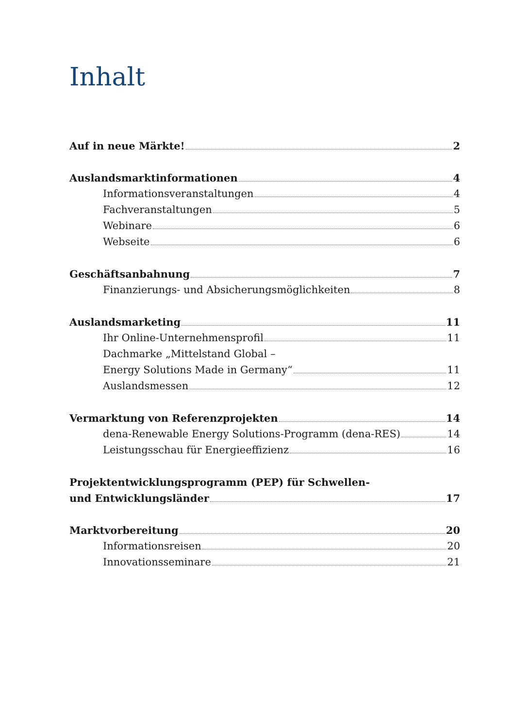Inhalt
Auf in neue Märkte! 2
Auslandsmarktinformationen 4
Informationsveranstaltungen 4
Fachveranstaltungen 5
Webinare 6
Webseite 6
Geschäftsanbahnung 7
Finanzierungs- und Absicherungsmöglichkeiten 8
Auslandsmarketing 11
Ihr Online-Unternehmensprofil 11
Dachmarke „Mittelstand Global –
Energy Solutions Made in Germany“ 11
Auslandsmessen 12
Vermarktung von Referenzprojekten 14
dena-Renewable Energy Solutions-Programm (dena-RES) 14
Leistungsschau für Energieeffizienz 16
Projektentwicklungsprogramm (PEP) für Schwellen-
und Entwicklungsländer 17
Marktvorbereitung 20
Informationsreisen 20
Innovationsseminare 21